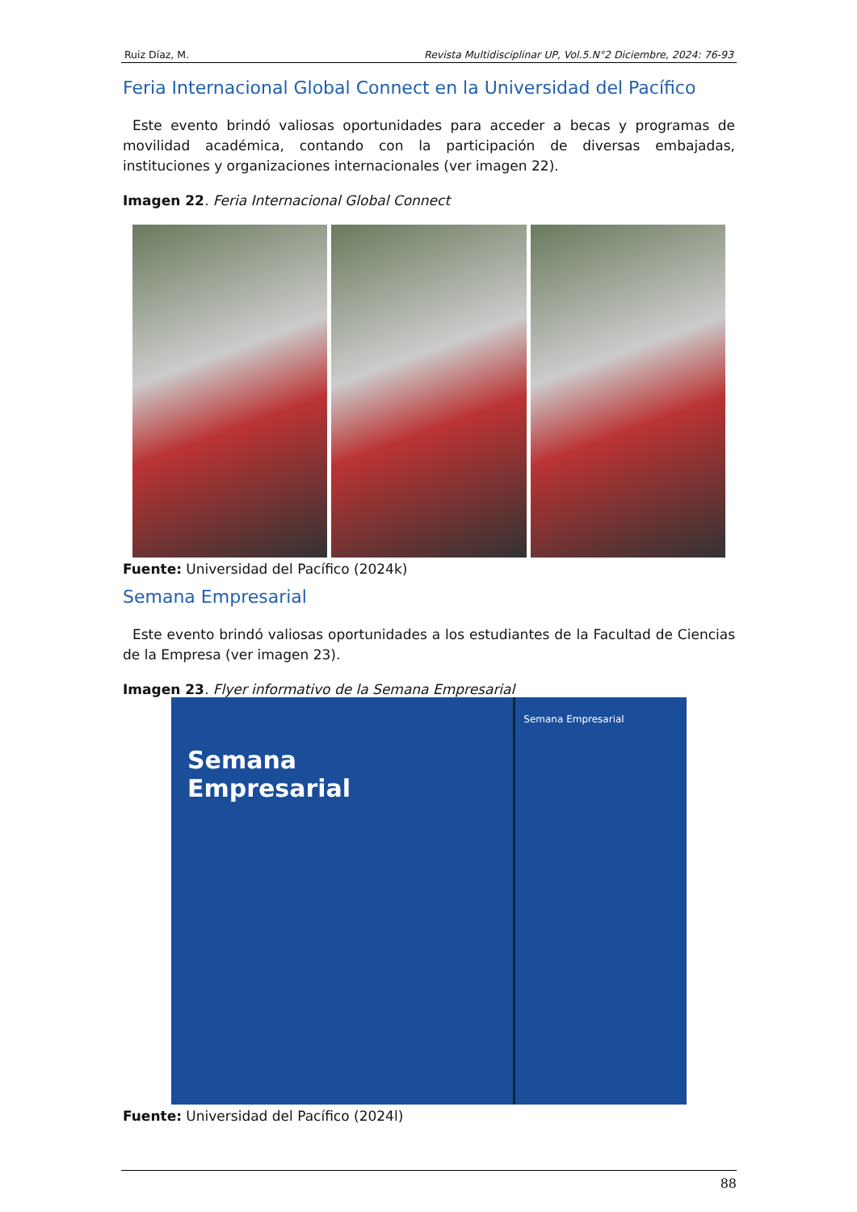Ruiz Díaz, M. Revista Multidisciplinar UP, Vol.5.N°2 Diciembre, 2024: 76-93
Feria Internacional Global Connect en la Universidad del Pacífico
Este evento brindó valiosas oportunidades para acceder a becas y programas de movilidad académica, contando con la participación de diversas embajadas, instituciones y organizaciones internacionales (ver imagen 22).
Imagen 22. Feria Internacional Global Connect
Fuente: Universidad del Pacífico (2024k)
Semana Empresarial
Este evento brindó valiosas oportunidades a los estudiantes de la Facultad de Ciencias de la Empresa (ver imagen 23).
Imagen 23. Flyer informativo de la Semana Empresarial
Semana
Empresarial
Semana Empresarial
Fuente: Universidad del Pacífico (2024l)
88